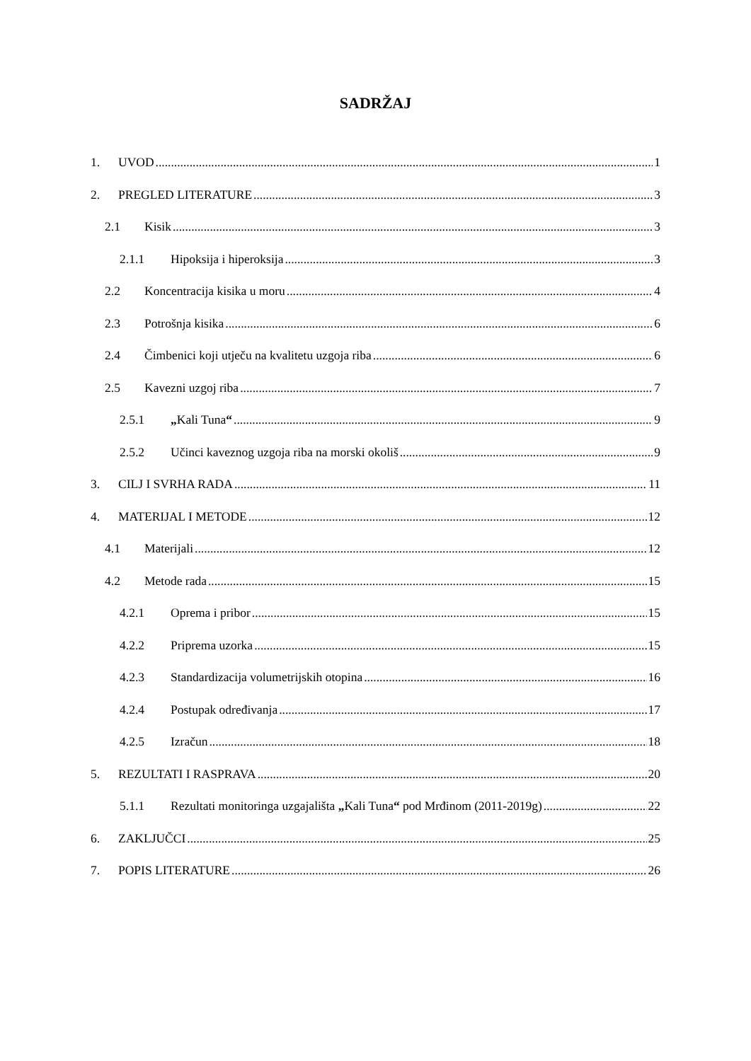SADRŽAJ
1. UVOD 1
2. PREGLED LITERATURE 3
2.1 Kisik 3
2.1.1 Hipoksija i hiperoksija 3
2.2 Koncentracija kisika u moru 4
2.3 Potrošnja kisika 6
2.4 Čimbenici koji utječu na kvalitetu uzgoja riba 6
2.5 Kavezni uzgoj riba 7
2.5.1 „Kali Tuna“ 9
2.5.2 Učinci kaveznog uzgoja riba na morski okoliš 9
3. CILJ I SVRHA RADA 11
4. MATERIJAL I METODE 12
4.1 Materijali 12
4.2 Metode rada 15
4.2.1 Oprema i pribor 15
4.2.2 Priprema uzorka 15
4.2.3 Standardizacija volumetrijskih otopina 16
4.2.4 Postupak određivanja 17
4.2.5 Izračun 18
5. REZULTATI I RASPRAVA 20
5.1.1 Rezultati monitoringa uzgajališta „Kali Tuna“ pod Mrđinom (2011-2019g) 22
6. ZAKLJUČCI 25
7. POPIS LITERATURE 26